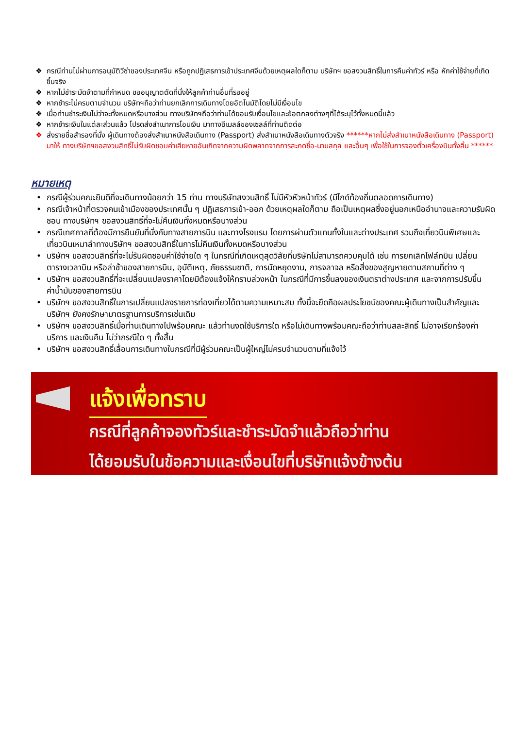❖ กรณีท่านไม่ผ่านการอนุมัติวีซ่าของประเทศจีน หรือถูกปฏิเสธการเข้าประเทศจีนด้วยเหตุผลใดก็ตาม บริษัทฯ ขอสงวนสิทธิ์ในการคืนค่าทัวร์ หรือ หักค่าใช้จ่ายที่เกิดขึ้นจริง
❖ หากไม่ชำระมัดจำตามที่กำหนด ขออนุญาตตัดที่นั่งให้ลูกค้าท่านอื่นที่รออยู่
❖ หากชำระไม่ครบตามจำนวน บริษัทฯถือว่าท่านยกเลิกการเดินทางโดยอัตโนมัติโดยไม่มีเงื่อนไข
❖ เมื่อท่านชำระเงินไม่ว่าจะทั้งหมดหรือบางส่วน ทางบริษัทฯถือว่าท่านได้ยอมรับเงื่อนไขและข้อตกลงต่างๆที่ได้ระบุไว้ทั้งหมดนี้แล้ว
❖ หากชำระเงินในแต่ละส่วนแล้ว โปรดส่งสำเนาการโอนเงิน มาทางอีเมลล์ของเซลล์ที่ท่านติดต่อ
❖ ส่งรายชื่อสำรองที่นั่ง ผู้เดินทางต้องส่งสำเนาหนังสือเดินทาง (Passport) ส่งสำเนาหนังสือเดินทางตัวจริง ******หากไม่ส่งสำเนาหนังสือเดินทาง (Passport) มาให้ ทางบริษัทฯขอสงวนสิทธิ์ไม่รับผิดชอบค่าเสียหายอันเกิดจากความผิดพลาดจากการสะกดชื่อ-นามสกุล และอื่นๆ เพื่อใช้ในการจองตั๋วเครื่องบินทั้งสิ้น ******
หมายเหตุ
• กรณีผู้ร่วมคณะยินดีที่จะเดินทางน้อยกว่า 15 ท่าน ทางบริษัทสงวนสิทธิ์ ไม่มีหัวหัวหน้าทัวร์ (มีไกด์ท้องถิ่นตลอดการเดินทาง)
• กรณีเจ้าหน้าที่ตรวจคนเข้าเมืองของประเทศนั้น ๆ ปฏิเสธการเข้า-ออก ด้วยเหตุผลใดก็ตาม ถือเป็นเหตุผลซึ่งอยู่นอกเหนืออำนาจและความรับผิดชอบ ทางบริษัทฯ ขอสงวนสิทธิ์ที่จะไม่คืนเงินทั้งหมดหรือบางส่วน
• กรณีเทศกาลที่ต้องมีการยืนยันที่นั่งกับทางสายการบิน และทางโรงแรม โดยการผ่านตัวแทนทั้งในและต่างประเทศ รวมถึงเที่ยวบินพิเศษและเที่ยวบินเหมาลำทางบริษัทฯ ขอสงวนสิทธิ์ในการไม่คืนเงินทั้งหมดหรือบางส่วน
• บริษัทฯ ขอสงวนสิทธิ์ที่จะไม่รับผิดชอบค่าใช้จ่ายใด ๆ ในกรณีที่เกิดเหตุสุดวิสัยที่บริษัทไม่สามารถควบคุมได้ เช่น การยกเลิกไฟล์ทบิน เปลี่ยนตารางเวลาบิน หรือล่าช้าของสายการบิน, อุบัติเหตุ, ภัยธรรมชาติ, การนัดหยุดงาน, การจลาจล หรือสิ่งของสูญหายตามสถานที่ต่าง ๆ
• บริษัทฯ ขอสงวนสิทธิ์ที่จะเปลี่ยนแปลงราคาโดยมิต้องแจ้งให้ทราบล่วงหน้า ในกรณีที่มีการขึ้นลงของเงินตราต่างประเทศ และจากการปรับขึ้นค่าน้ำมันของสายการบิน
• บริษัทฯ ขอสงวนสิทธิ์ในการเปลี่ยนแปลงรายการท่องเที่ยวได้ตามความเหมาะสม ทั้งนี้จะยึดถือผลประโยชน์ของคณะผู้เดินทางเป็นสำคัญและบริษัทฯ ยังคงรักษามาตรฐานการบริการเช่นเดิม
• บริษัทฯ ขอสงวนสิทธิ์เมื่อท่านเดินทางไปพร้อมคณะ แล้วท่านงดใช้บริการใด หรือไม่เดินทางพร้อมคณะถือว่าท่านสละสิทธิ์ ไม่อาจเรียกร้องค่าบริการ และเงินคืน ไม่ว่ากรณีใด ๆ ทั้งสิ้น
• บริษัทฯ ขอสงวนสิทธิ์เลื่อนการเดินทางในกรณีที่มีผู้ร่วมคณะเป็นผู้ใหญ่ไม่ครบจำนวนตามที่แจ้งไว้
แจ้งเพื่อทราบ
กรณีที่ลูกค้าจองทัวร์และชำระมัดจำแล้วถือว่าท่าน
ได้ยอมรับในข้อความและเงื่อนไขที่บริษัทแจ้งข้างต้น